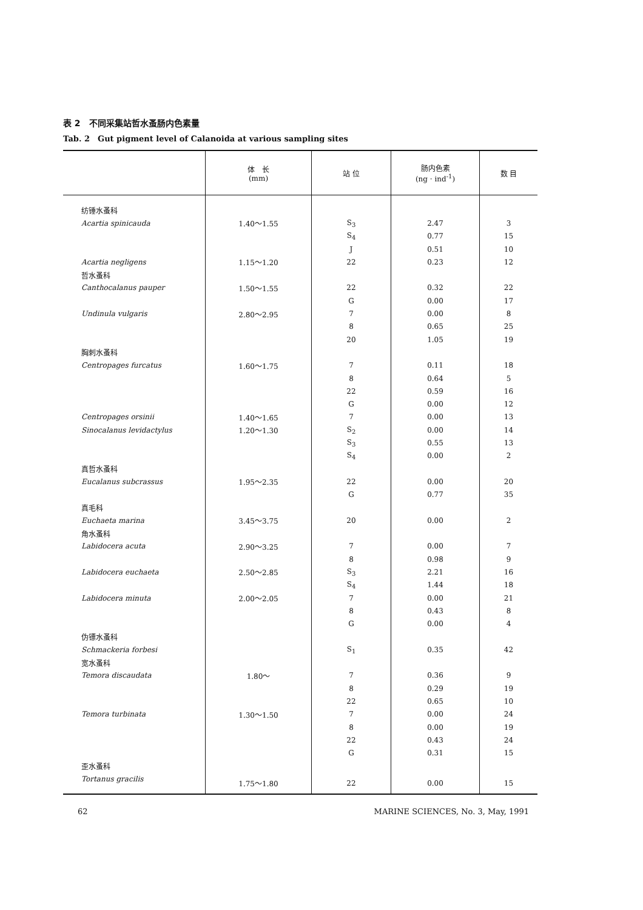表 2　不同采集站哲水蚤肠内色素量
Tab. 2　Gut pigment level of Calanoida at various sampling sites
| | 体 长 (mm) | 站 位 | 肠内色素 (ng · ind<sup>-1</sup>) | 数 目 |
| --- | --- | --- | --- | --- |
| 纺锤水蚤科 | | | | |
| Acartia spinicauda | 1.40～1.55 | S<sub>3</sub> | 2.47 | 3 |
| | | S<sub>4</sub> | 0.77 | 15 |
| | | J | 0.51 | 10 |
| Acartia negligens | 1.15～1.20 | 22 | 0.23 | 12 |
| 哲水蚤科 | | | | |
| Canthocalanus pauper | 1.50～1.55 | 22 | 0.32 | 22 |
| | | G | 0.00 | 17 |
| Undinula vulgaris | 2.80～2.95 | 7 | 0.00 | 8 |
| | | 8 | 0.65 | 25 |
| | | 20 | 1.05 | 19 |
| 胸刺水蚤科 | | | | |
| Centropages furcatus | 1.60～1.75 | 7 | 0.11 | 18 |
| | | 8 | 0.64 | 5 |
| | | 22 | 0.59 | 16 |
| | | G | 0.00 | 12 |
| Centropages orsinii | 1.40～1.65 | 7 | 0.00 | 13 |
| Sinocalanus levidactylus | 1.20～1.30 | S<sub>2</sub> | 0.00 | 14 |
| | | S<sub>3</sub> | 0.55 | 13 |
| | | S<sub>4</sub> | 0.00 | 2 |
| 真哲水蚤科 | | | | |
| Eucalanus subcrassus | 1.95～2.35 | 22 | 0.00 | 20 |
| | | G | 0.77 | 35 |
| 真毛科 | | | | |
| Euchaeta marina | 3.45～3.75 | 20 | 0.00 | 2 |
| 角水蚤科 | | | | |
| Labidocera acuta | 2.90～3.25 | 7 | 0.00 | 7 |
| | | 8 | 0.98 | 9 |
| Labidocera euchaeta | 2.50～2.85 | S<sub>3</sub> | 2.21 | 16 |
| | | S<sub>4</sub> | 1.44 | 18 |
| Labidocera minuta | 2.00～2.05 | 7 | 0.00 | 21 |
| | | 8 | 0.43 | 8 |
| | | G | 0.00 | 4 |
| 伪镖水蚤科 | | | | |
| Schmackeria forbesi | | S<sub>1</sub> | 0.35 | 42 |
| 宽水蚤科 | | | | |
| Temora discaudata | 1.80～ | 7 | 0.36 | 9 |
| | | 8 | 0.29 | 19 |
| | | 22 | 0.65 | 10 |
| Temora turbinata | 1.30～1.50 | 7 | 0.00 | 24 |
| | | 8 | 0.00 | 19 |
| | | 22 | 0.43 | 24 |
| | | G | 0.31 | 15 |
| 歪水蚤科 | | | | |
| Tortanus gracilis | 1.75～1.80 | 22 | 0.00 | 15 |
62 MARINE SCIENCES, No. 3, May, 1991